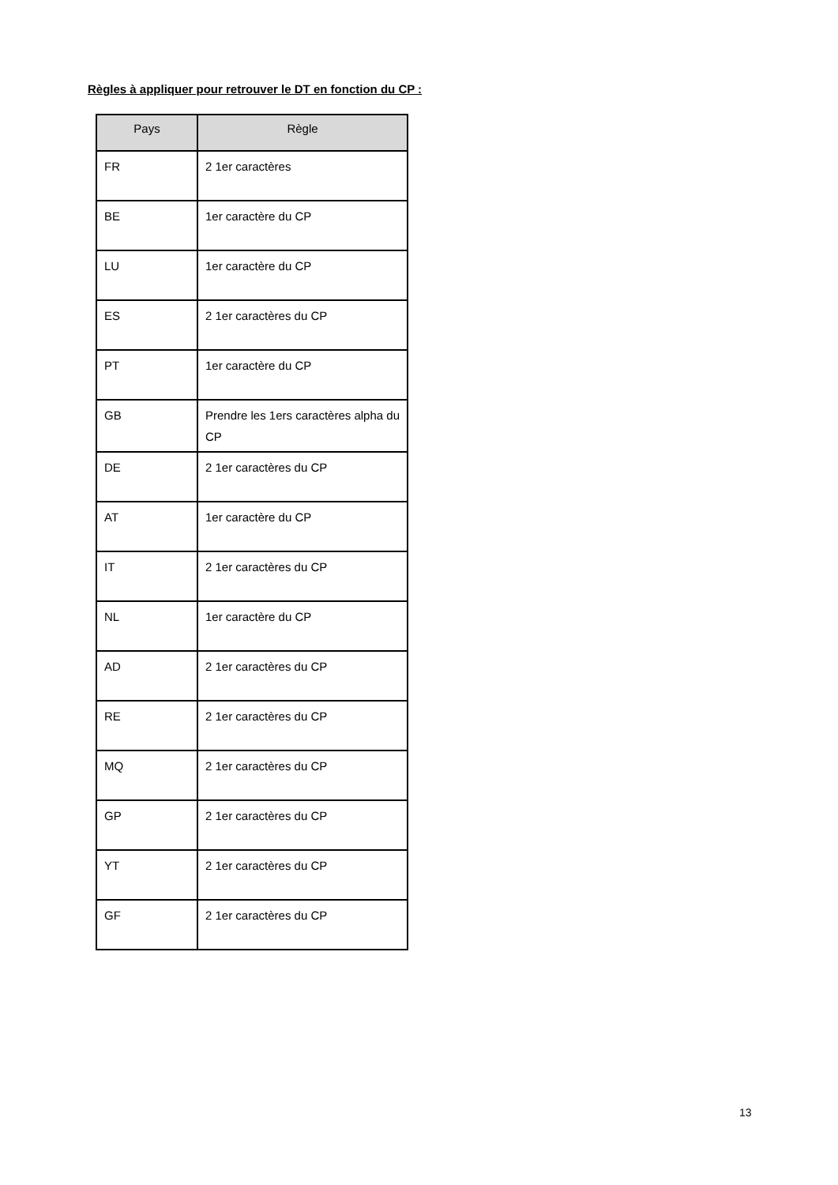Règles à appliquer pour retrouver le DT en fonction du CP :
| Pays | Règle |
| --- | --- |
| FR | 2 1er caractères |
| BE | 1er caractère du CP |
| LU | 1er caractère du CP |
| ES | 2 1er caractères du CP |
| PT | 1er caractère du CP |
| GB | Prendre les 1ers caractères alpha du CP |
| DE | 2 1er caractères du CP |
| AT | 1er caractère du CP |
| IT | 2 1er caractères du CP |
| NL | 1er caractère du CP |
| AD | 2 1er caractères du CP |
| RE | 2 1er caractères du CP |
| MQ | 2 1er caractères du CP |
| GP | 2 1er caractères du CP |
| YT | 2 1er caractères du CP |
| GF | 2 1er caractères du CP |
13